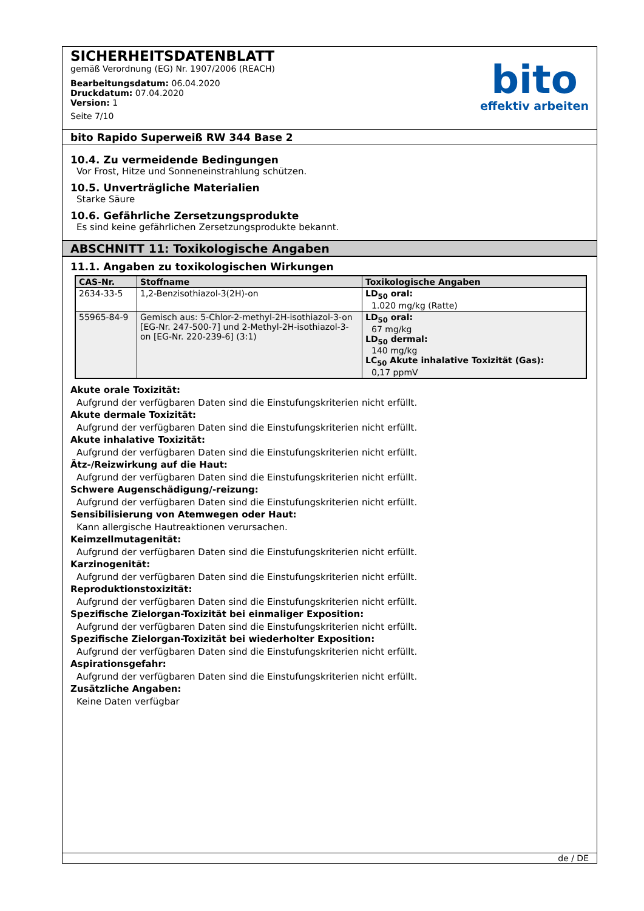SICHERHEITSDATENBLATT
gemäß Verordnung (EG) Nr. 1907/2006 (REACH)
Bearbeitungsdatum: 06.04.2020
Druckdatum: 07.04.2020
Version: 1
Seite 7/10
bito
effektiv arbeiten
bito Rapido Superweiß RW 344 Base 2
10.4. Zu vermeidende Bedingungen
Vor Frost, Hitze und Sonneneinstrahlung schützen.
10.5. Unverträgliche Materialien
Starke Säure
10.6. Gefährliche Zersetzungsprodukte
Es sind keine gefährlichen Zersetzungsprodukte bekannt.
ABSCHNITT 11: Toxikologische Angaben
11.1. Angaben zu toxikologischen Wirkungen
| CAS-Nr. | Stoffname | Toxikologische Angaben |
| --- | --- | --- |
| 2634-33-5 | 1,2-Benzisothiazol-3(2H)-on | LD<sub>50</sub> oral: 1.020 mg/kg (Ratte) |
| 55965-84-9 | Gemisch aus: 5-Chlor-2-methyl-2H-isothiazol-3-on [EG-Nr. 247-500-7] und 2-Methyl-2H-isothiazol-3-on [EG-Nr. 220-239-6] (3:1) | LD<sub>50</sub> oral: 67 mg/kg LD<sub>50</sub> dermal: 140 mg/kg LC<sub>50</sub> Akute inhalative Toxizität (Gas): 0,17 ppmV |
Akute orale Toxizität:
Aufgrund der verfügbaren Daten sind die Einstufungskriterien nicht erfüllt.
Akute dermale Toxizität:
Aufgrund der verfügbaren Daten sind die Einstufungskriterien nicht erfüllt.
Akute inhalative Toxizität:
Aufgrund der verfügbaren Daten sind die Einstufungskriterien nicht erfüllt.
Ätz-/Reizwirkung auf die Haut:
Aufgrund der verfügbaren Daten sind die Einstufungskriterien nicht erfüllt.
Schwere Augenschädigung/-reizung:
Aufgrund der verfügbaren Daten sind die Einstufungskriterien nicht erfüllt.
Sensibilisierung von Atemwegen oder Haut:
Kann allergische Hautreaktionen verursachen.
Keimzellmutagenität:
Aufgrund der verfügbaren Daten sind die Einstufungskriterien nicht erfüllt.
Karzinogenität:
Aufgrund der verfügbaren Daten sind die Einstufungskriterien nicht erfüllt.
Reproduktionstoxizität:
Aufgrund der verfügbaren Daten sind die Einstufungskriterien nicht erfüllt.
Spezifische Zielorgan-Toxizität bei einmaliger Exposition:
Aufgrund der verfügbaren Daten sind die Einstufungskriterien nicht erfüllt.
Spezifische Zielorgan-Toxizität bei wiederholter Exposition:
Aufgrund der verfügbaren Daten sind die Einstufungskriterien nicht erfüllt.
Aspirationsgefahr:
Aufgrund der verfügbaren Daten sind die Einstufungskriterien nicht erfüllt.
Zusätzliche Angaben:
Keine Daten verfügbar
de / DE